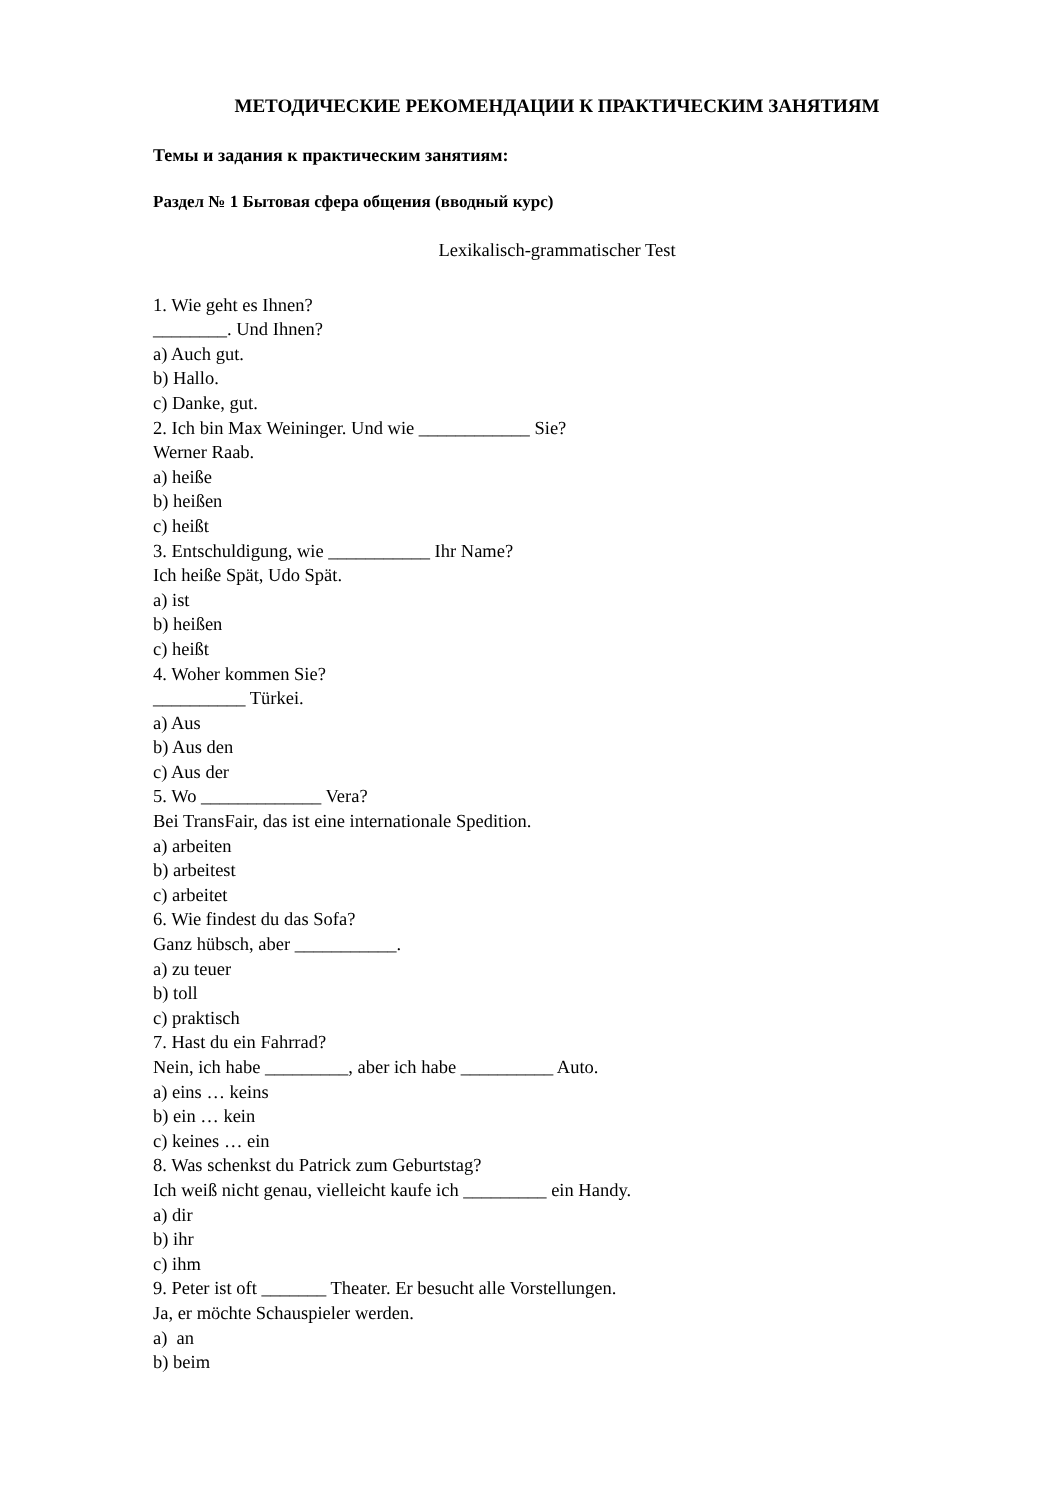МЕТОДИЧЕСКИЕ РЕКОМЕНДАЦИИ К ПРАКТИЧЕСКИМ ЗАНЯТИЯМ
Темы и задания к практическим занятиям:
Раздел № 1 Бытовая сфера общения (вводный курс)
Lexikalisch-grammatischer Test
1. Wie geht es Ihnen?
________. Und Ihnen?
a) Auch gut.
b) Hallo.
c) Danke, gut.
2. Ich bin Max Weininger. Und wie ____________ Sie?
Werner Raab.
a) heiße
b) heißen
c) heißt
3. Entschuldigung, wie ___________ Ihr Name?
Ich heiße Spät, Udo Spät.
a) ist
b) heißen
c) heißt
4. Woher kommen Sie?
__________ Türkei.
a) Aus
b) Aus den
c) Aus der
5. Wo _____________ Vera?
Bei TransFair, das ist eine internationale Spedition.
a) arbeiten
b) arbeitest
c) arbeitet
6. Wie findest du das Sofa?
Ganz hübsch, aber ___________.
a) zu teuer
b) toll
c) praktisch
7. Hast du ein Fahrrad?
Nein, ich habe _________, aber ich habe __________ Auto.
a) eins … keins
b) ein … kein
c) keines … ein
8. Was schenkst du Patrick zum Geburtstag?
Ich weiß nicht genau, vielleicht kaufe ich _________ ein Handy.
a) dir
b) ihr
c) ihm
9. Peter ist oft _______ Theater. Er besucht alle Vorstellungen.
Ja, er möchte Schauspieler werden.
a) an
b) beim